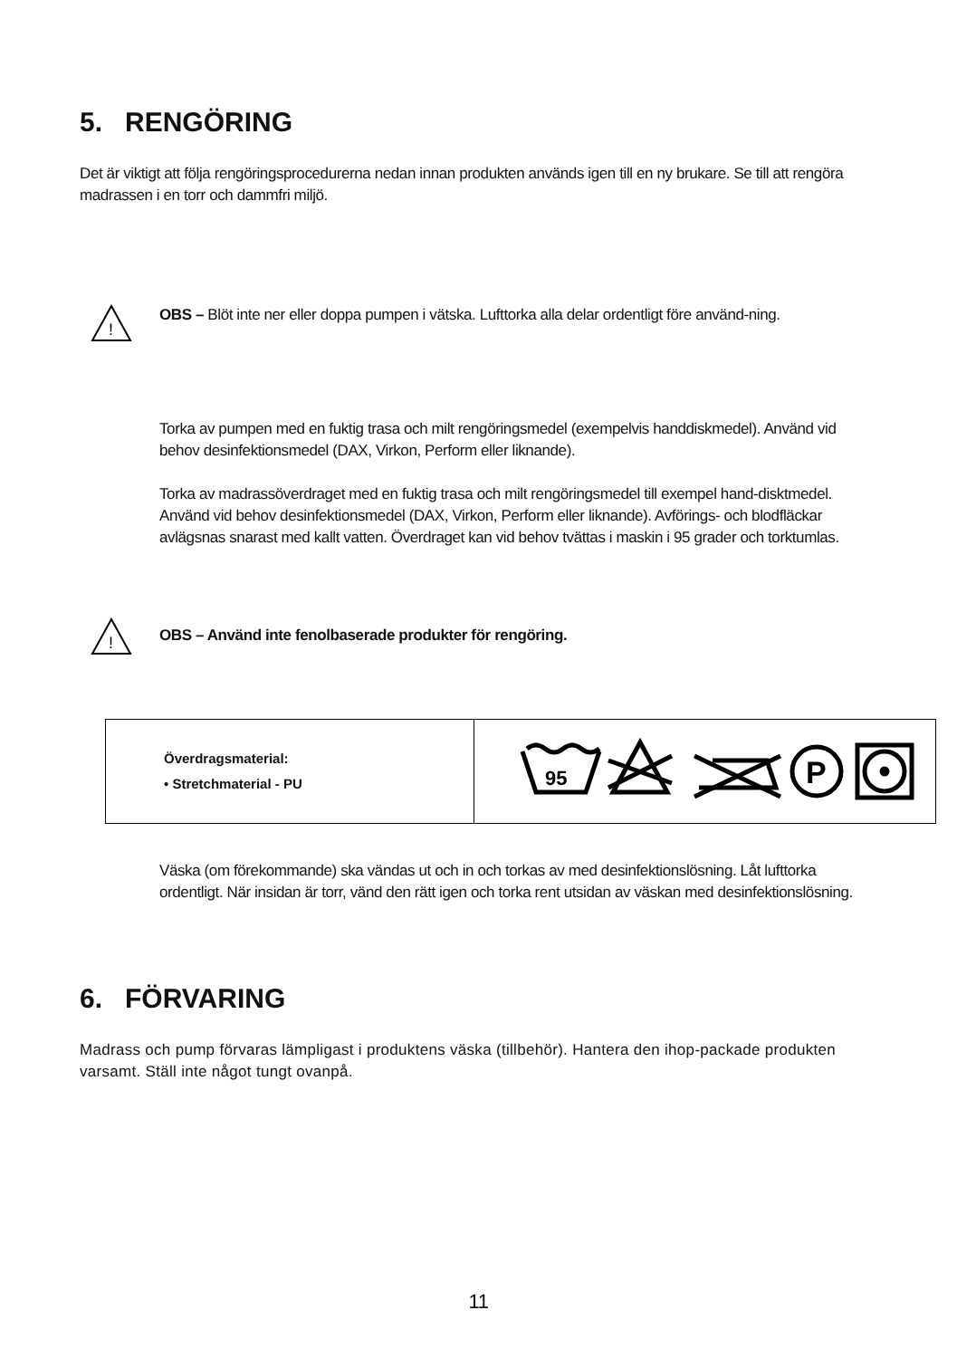5. RENGÖRING
Det är viktigt att följa rengöringsprocedurerna nedan innan produkten används igen till en ny brukare. Se till att rengöra madrassen i en torr och dammfri miljö.
!
OBS – Blöt inte ner eller doppa pumpen i vätska. Lufttorka alla delar ordentligt före använd-ning.
Torka av pumpen med en fuktig trasa och milt rengöringsmedel (exempelvis handdiskmedel). Använd vid behov desinfektionsmedel (DAX, Virkon, Perform eller liknande).
Torka av madrassöverdraget med en fuktig trasa och milt rengöringsmedel till exempel hand-disktmedel. Använd vid behov desinfektionsmedel (DAX, Virkon, Perform eller liknande). Avförings- och blodfläckar avlägsnas snarast med kallt vatten. Överdraget kan vid behov tvättas i maskin i 95 grader och torktumlas.
!
OBS – Använd inte fenolbaserade produkter för rengöring.
| Överdragsmaterial: • Stretchmaterial - PU | 95 P |
Väska (om förekommande) ska vändas ut och in och torkas av med desinfektionslösning. Låt lufttorka ordentligt. När insidan är torr, vänd den rätt igen och torka rent utsidan av väskan med desinfektionslösning.
6. FÖRVARING
Madrass och pump förvaras lämpligast i produktens väska (tillbehör). Hantera den ihop-packade produkten varsamt. Ställ inte något tungt ovanpå.
11